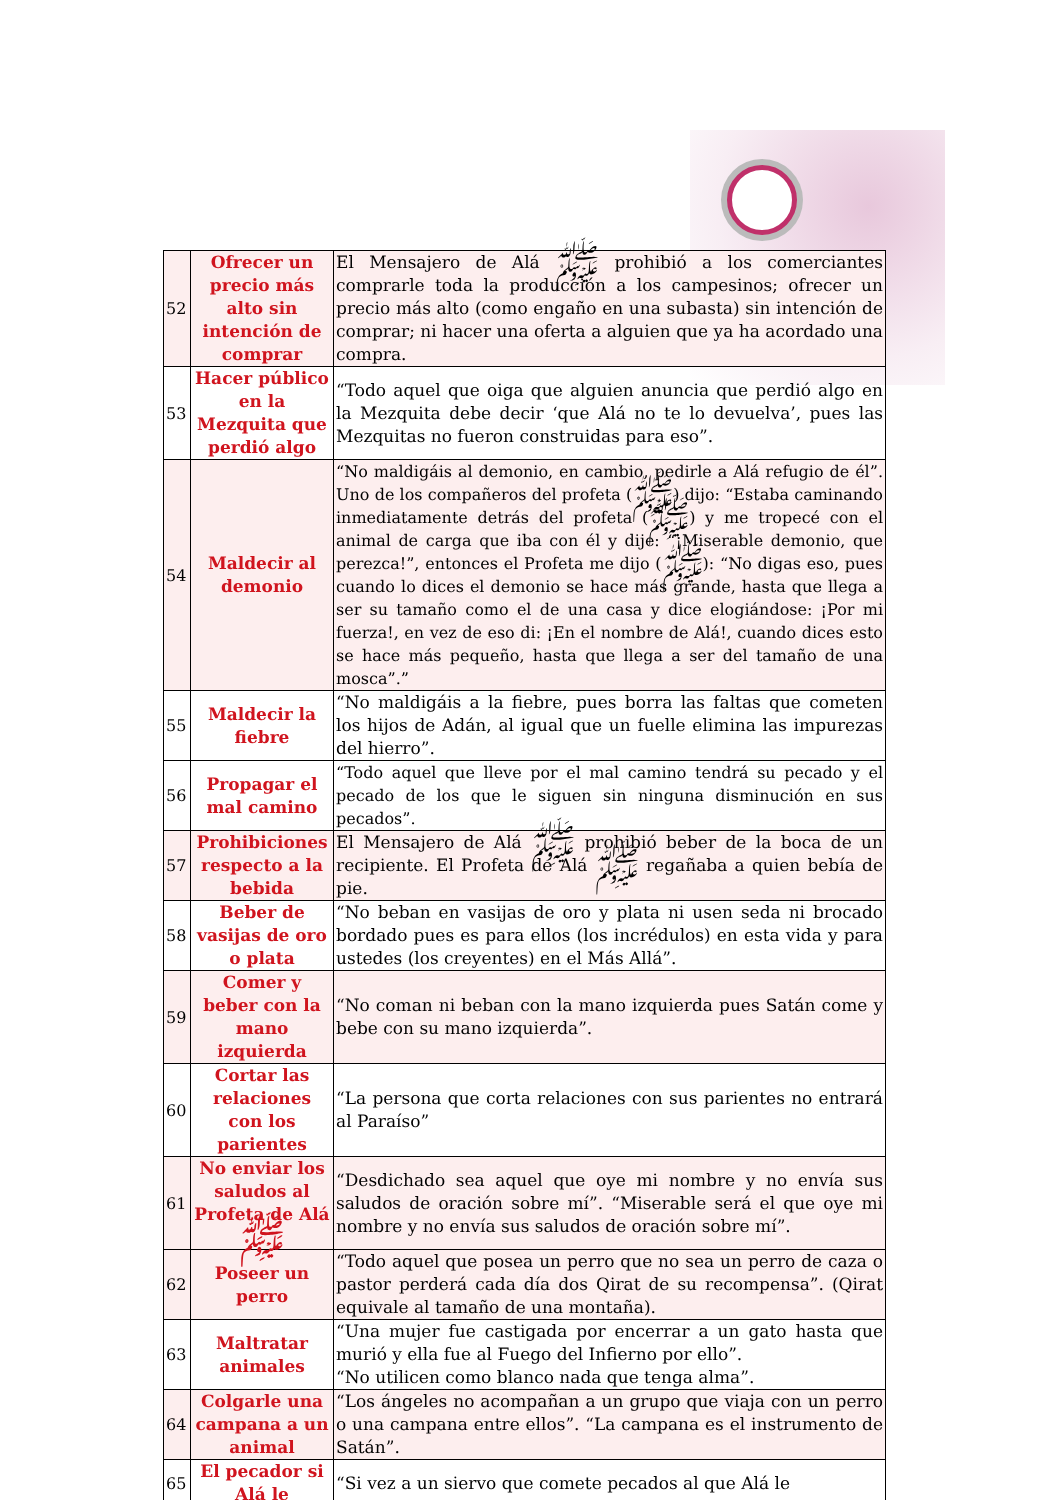| 52 | Ofrecer un precio más alto sin intención de comprar | El Mensajero de Alá ﷺ prohibió a los comerciantes comprarle toda la producción a los campesinos; ofrecer un precio más alto (como engaño en una subasta) sin intención de comprar; ni hacer una oferta a alguien que ya ha acordado una compra. |
| 53 | Hacer público en la Mezquita que perdió algo | “Todo aquel que oiga que alguien anuncia que perdió algo en la Mezquita debe decir ‘que Alá no te lo devuelva’, pues las Mezquitas no fueron construidas para eso”. |
| 54 | Maldecir al demonio | “No maldigáis al demonio, en cambio, pedirle a Alá refugio de él”. Uno de los compañeros del profeta (ﷺ) dijo: “Estaba caminando inmediatamente detrás del profeta (ﷺ) y me tropecé con el animal de carga que iba con él y dije: “¡Miserable demonio, que perezca!”, entonces el Profeta me dijo (ﷺ): “No digas eso, pues cuando lo dices el demonio se hace más grande, hasta que llega a ser su tamaño como el de una casa y dice elogiándose: ¡Por mi fuerza!, en vez de eso di: ¡En el nombre de Alá!, cuando dices esto se hace más pequeño, hasta que llega a ser del tamaño de una mosca”.” |
| 55 | Maldecir la fiebre | “No maldigáis a la fiebre, pues borra las faltas que cometen los hijos de Adán, al igual que un fuelle elimina las impurezas del hierro”. |
| 56 | Propagar el mal camino | “Todo aquel que lleve por el mal camino tendrá su pecado y el pecado de los que le siguen sin ninguna disminución en sus pecados”. |
| 57 | Prohibiciones respecto a la bebida | El Mensajero de Alá ﷺ prohibió beber de la boca de un recipiente. El Profeta de Alá ﷺ regañaba a quien bebía de pie. |
| 58 | Beber de vasijas de oro o plata | “No beban en vasijas de oro y plata ni usen seda ni brocado bordado pues es para ellos (los incrédulos) en esta vida y para ustedes (los creyentes) en el Más Allá”. |
| 59 | Comer y beber con la mano izquierda | “No coman ni beban con la mano izquierda pues Satán come y bebe con su mano izquierda”. |
| 60 | Cortar las relaciones con los parientes | “La persona que corta relaciones con sus parientes no entrará al Paraíso” |
| 61 | No enviar los saludos al Profeta de Alá ﷺ | “Desdichado sea aquel que oye mi nombre y no envía sus saludos de oración sobre mí”. “Miserable será el que oye mi nombre y no envía sus saludos de oración sobre mí”. |
| 62 | Poseer un perro | “Todo aquel que posea un perro que no sea un perro de caza o pastor perderá cada día dos Qirat de su recompensa”. (Qirat equivale al tamaño de una montaña). |
| 63 | Maltratar animales | “Una mujer fue castigada por encerrar a un gato hasta que murió y ella fue al Fuego del Infierno por ello”. “No utilicen como blanco nada que tenga alma”. |
| 64 | Colgarle una campana a un animal | “Los ángeles no acompañan a un grupo que viaja con un perro o una campana entre ellos”. “La campana es el instrumento de Satán”. |
| 65 | El pecador si Alá le | “Si vez a un siervo que comete pecados al que Alá le |